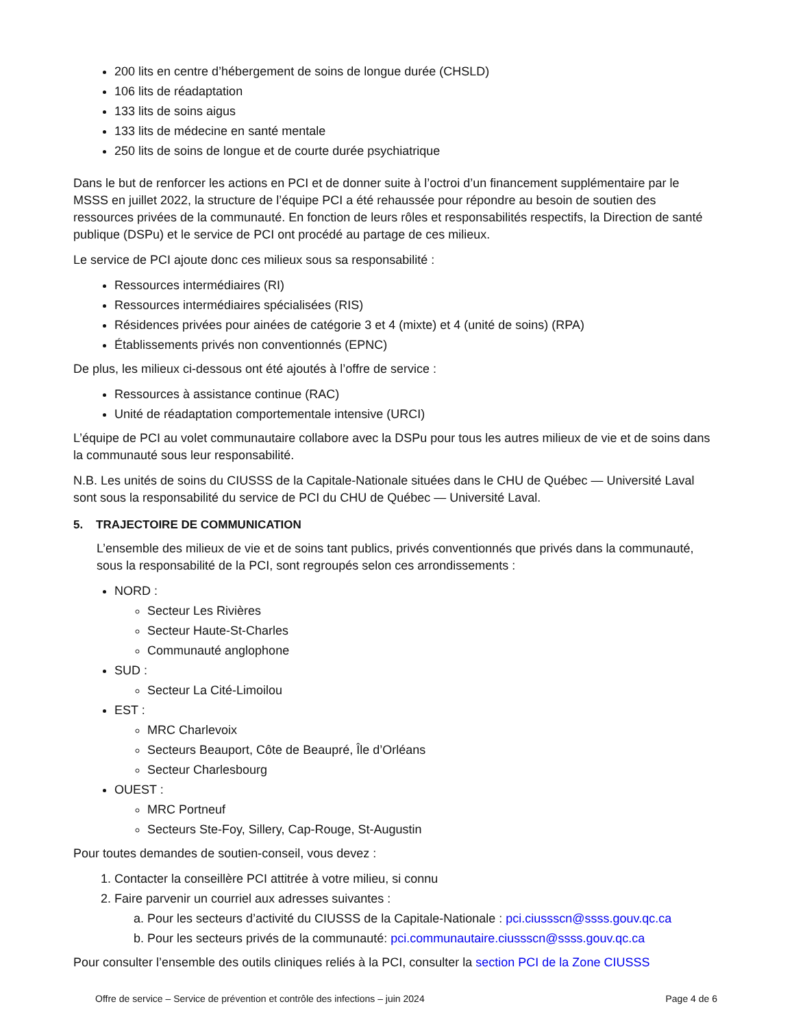200 lits en centre d’hébergement de soins de longue durée (CHSLD)
106 lits de réadaptation
133 lits de soins aigus
133 lits de médecine en santé mentale
250 lits de soins de longue et de courte durée psychiatrique
Dans le but de renforcer les actions en PCI et de donner suite à l’octroi d’un financement supplémentaire par le MSSS en juillet 2022, la structure de l’équipe PCI a été rehaussée pour répondre au besoin de soutien des ressources privées de la communauté. En fonction de leurs rôles et responsabilités respectifs, la Direction de santé publique (DSPu) et le service de PCI ont procédé au partage de ces milieux.
Le service de PCI ajoute donc ces milieux sous sa responsabilité :
Ressources intermédiaires (RI)
Ressources intermédiaires spécialisées (RIS)
Résidences privées pour ainées de catégorie 3 et 4 (mixte) et 4 (unité de soins) (RPA)
Établissements privés non conventionnés (EPNC)
De plus, les milieux ci-dessous ont été ajoutés à l’offre de service :
Ressources à assistance continue (RAC)
Unité de réadaptation comportementale intensive (URCI)
L’équipe de PCI au volet communautaire collabore avec la DSPu pour tous les autres milieux de vie et de soins dans la communauté sous leur responsabilité.
N.B. Les unités de soins du CIUSSS de la Capitale-Nationale situées dans le CHU de Québec — Université Laval sont sous la responsabilité du service de PCI du CHU de Québec — Université Laval.
5. TRAJECTOIRE DE COMMUNICATION
L’ensemble des milieux de vie et de soins tant publics, privés conventionnés que privés dans la communauté, sous la responsabilité de la PCI, sont regroupés selon ces arrondissements :
NORD :
Secteur Les Rivières
Secteur Haute-St-Charles
Communauté anglophone
SUD :
Secteur La Cité-Limoilou
EST :
MRC Charlevoix
Secteurs Beauport, Côte de Beaupré, Île d’Orléans
Secteur Charlesbourg
OUEST :
MRC Portneuf
Secteurs Ste-Foy, Sillery, Cap-Rouge, St-Augustin
Pour toutes demandes de soutien-conseil, vous devez :
1. Contacter la conseillère PCI attitrée à votre milieu, si connu
2. Faire parvenir un courriel aux adresses suivantes :
a. Pour les secteurs d’activité du CIUSSS de la Capitale-Nationale : pci.ciussscn@ssss.gouv.qc.ca
b. Pour les secteurs privés de la communauté: pci.communautaire.ciussscn@ssss.gouv.qc.ca
Pour consulter l’ensemble des outils cliniques reliés à la PCI, consulter la section PCI de la Zone CIUSSS
Offre de service – Service de prévention et contrôle des infections – juin 2024 Page 4 de 6